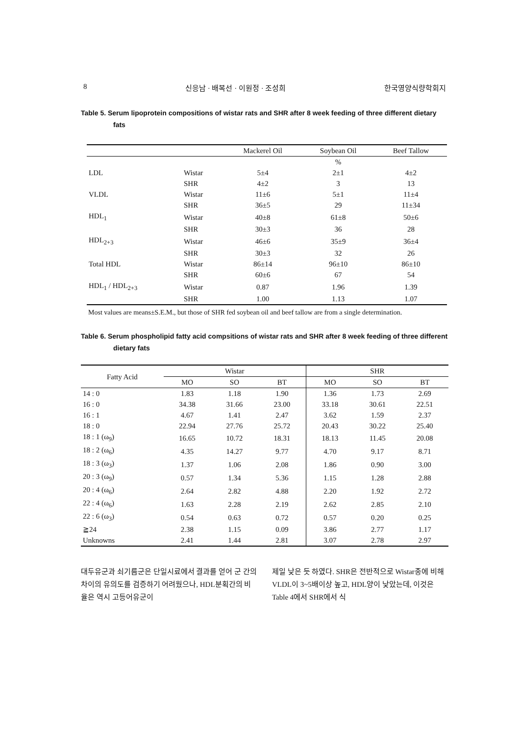8 신응남 · 배복선 · 이원정 · 조성희 한국영양식량학회지
Table 5. Serum lipoprotein compositions of wistar rats and SHR after 8 week feeding of three different dietary fats
| | | Mackerel Oil | Soybean Oil | Beef Tallow |
| --- | --- | --- | --- | --- |
| | | | % | |
| LDL | Wistar | 5±4 | 2±1 | 4±2 |
| | SHR | 4±2 | 3 | 13 |
| VLDL | Wistar | 11±6 | 5±1 | 11±4 |
| | SHR | 36±5 | 29 | 11±34 |
| HDL<sub>1</sub> | Wistar | 40±8 | 61±8 | 50±6 |
| | SHR | 30±3 | 36 | 28 |
| HDL<sub>2+3</sub> | Wistar | 46±6 | 35±9 | 36±4 |
| | SHR | 30±3 | 32 | 26 |
| Total HDL | Wistar | 86±14 | 96±10 | 86±10 |
| | SHR | 60±6 | 67 | 54 |
| HDL<sub>1</sub> / HDL<sub>2+3</sub> | Wistar | 0.87 | 1.96 | 1.39 |
| | SHR | 1.00 | 1.13 | 1.07 |
Most values are means±S.E.M., but those of SHR fed soybean oil and beef tallow are from a single determination.
Table 6. Serum phospholipid fatty acid compsitions of wistar rats and SHR after 8 week feeding of three different dietary fats
| Fatty Acid | Wistar | | | SHR | | |
| --- | --- | --- | --- | --- | --- | --- |
| | MO | SO | BT | MO | SO | BT |
| 14 : 0 | 1.83 | 1.18 | 1.90 | 1.36 | 1.73 | 2.69 |
| 16 : 0 | 34.38 | 31.66 | 23.00 | 33.18 | 30.61 | 22.51 |
| 16 : 1 | 4.67 | 1.41 | 2.47 | 3.62 | 1.59 | 2.37 |
| 18 : 0 | 22.94 | 27.76 | 25.72 | 20.43 | 30.22 | 25.40 |
| 18 : 1 (ω<sub>9</sub>) | 16.65 | 10.72 | 18.31 | 18.13 | 11.45 | 20.08 |
| 18 : 2 (ω<sub>6</sub>) | 4.35 | 14.27 | 9.77 | 4.70 | 9.17 | 8.71 |
| 18 : 3 (ω<sub>3</sub>) | 1.37 | 1.06 | 2.08 | 1.86 | 0.90 | 3.00 |
| 20 : 3 (ω<sub>9</sub>) | 0.57 | 1.34 | 5.36 | 1.15 | 1.28 | 2.88 |
| 20 : 4 (ω<sub>6</sub>) | 2.64 | 2.82 | 4.88 | 2.20 | 1.92 | 2.72 |
| 22 : 4 (ω<sub>6</sub>) | 1.63 | 2.28 | 2.19 | 2.62 | 2.85 | 2.10 |
| 22 : 6 (ω<sub>3</sub>) | 0.54 | 0.63 | 0.72 | 0.57 | 0.20 | 0.25 |
| ≧24 | 2.38 | 1.15 | 0.09 | 3.86 | 2.77 | 1.17 |
| Unknowns | 2.41 | 1.44 | 2.81 | 3.07 | 2.78 | 2.97 |
대두유군과 쇠기름군은 단일시료에서 결과를 얻어 군 간의 차이의 유의도를 검증하기 어려웠으나, HDL분획간의 비율은 역시 고등어유군이
제일 낮은 듯 하였다. SHR은 전반적으로 Wistar종에 비해 VLDL이 3~5배이상 높고, HDL양이 낮았는데, 이것은 Table 4에서 SHR에서 식